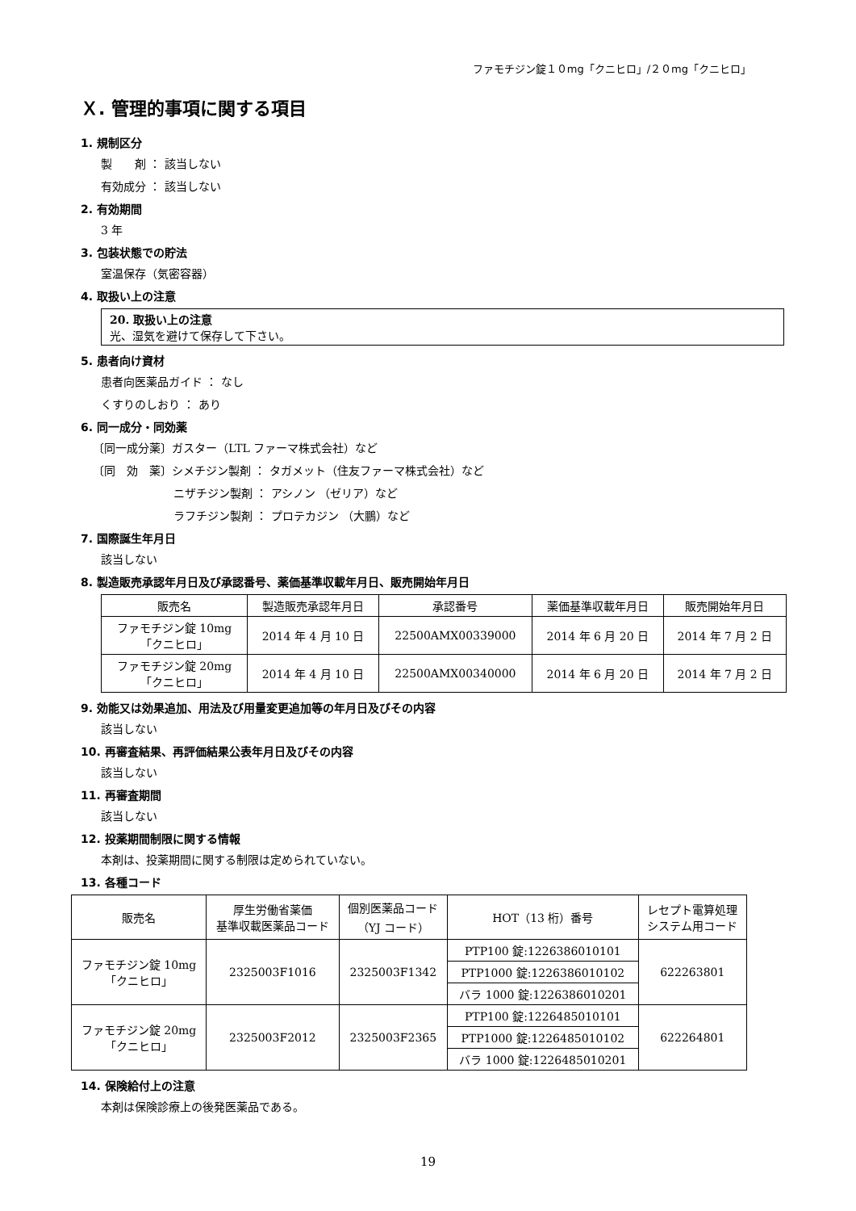ファモチジン錠１０mg「クニヒロ」/２０mg「クニヒロ」
Ｘ. 管理的事項に関する項目
1. 規制区分
製　　剤 ： 該当しない
有効成分 ： 該当しない
2. 有効期間
3 年
3. 包装状態での貯法
室温保存（気密容器）
4. 取扱い上の注意
20. 取扱い上の注意
光、湿気を避けて保存して下さい。
5. 患者向け資材
患者向医薬品ガイド ： なし
くすりのしおり ： あり
6. 同一成分・同効薬
〔同一成分薬〕ガスター（LTL ファーマ株式会社）など
〔同　効　薬〕シメチジン製剤 ： タガメット（住友ファーマ株式会社）など
ニザチジン製剤 ： アシノン （ゼリア）など
ラフチジン製剤 ： プロテカジン （大鵬）など
7. 国際誕生年月日
該当しない
8. 製造販売承認年月日及び承認番号、薬価基準収載年月日、販売開始年月日
| 販売名 | 製造販売承認年月日 | 承認番号 | 薬価基準収載年月日 | 販売開始年月日 |
| --- | --- | --- | --- | --- |
| ファモチジン錠 10mg 「クニヒロ」 | 2014 年 4 月 10 日 | 22500AMX00339000 | 2014 年 6 月 20 日 | 2014 年 7 月 2 日 |
| ファモチジン錠 20mg 「クニヒロ」 | 2014 年 4 月 10 日 | 22500AMX00340000 | 2014 年 6 月 20 日 | 2014 年 7 月 2 日 |
9. 効能又は効果追加、用法及び用量変更追加等の年月日及びその内容
該当しない
10. 再審査結果、再評価結果公表年月日及びその内容
該当しない
11. 再審査期間
該当しない
12. 投薬期間制限に関する情報
本剤は、投薬期間に関する制限は定められていない。
13. 各種コード
| 販売名 | 厚生労働省薬価 基準収載医薬品コード | 個別医薬品コード （YJ コード） | HOT（13 桁）番号 | レセプト電算処理 システム用コード |
| --- | --- | --- | --- | --- |
| ファモチジン錠 10mg 「クニヒロ」 | 2325003F1016 | 2325003F1342 | PTP100 錠:1226386010101 | 622263801 |
| | | | PTP1000 錠:1226386010102 | |
| | | | バラ 1000 錠:1226386010201 | |
| ファモチジン錠 20mg 「クニヒロ」 | 2325003F2012 | 2325003F2365 | PTP100 錠:1226485010101 | 622264801 |
| | | | PTP1000 錠:1226485010102 | |
| | | | バラ 1000 錠:1226485010201 | |
14. 保険給付上の注意
本剤は保険診療上の後発医薬品である。
19